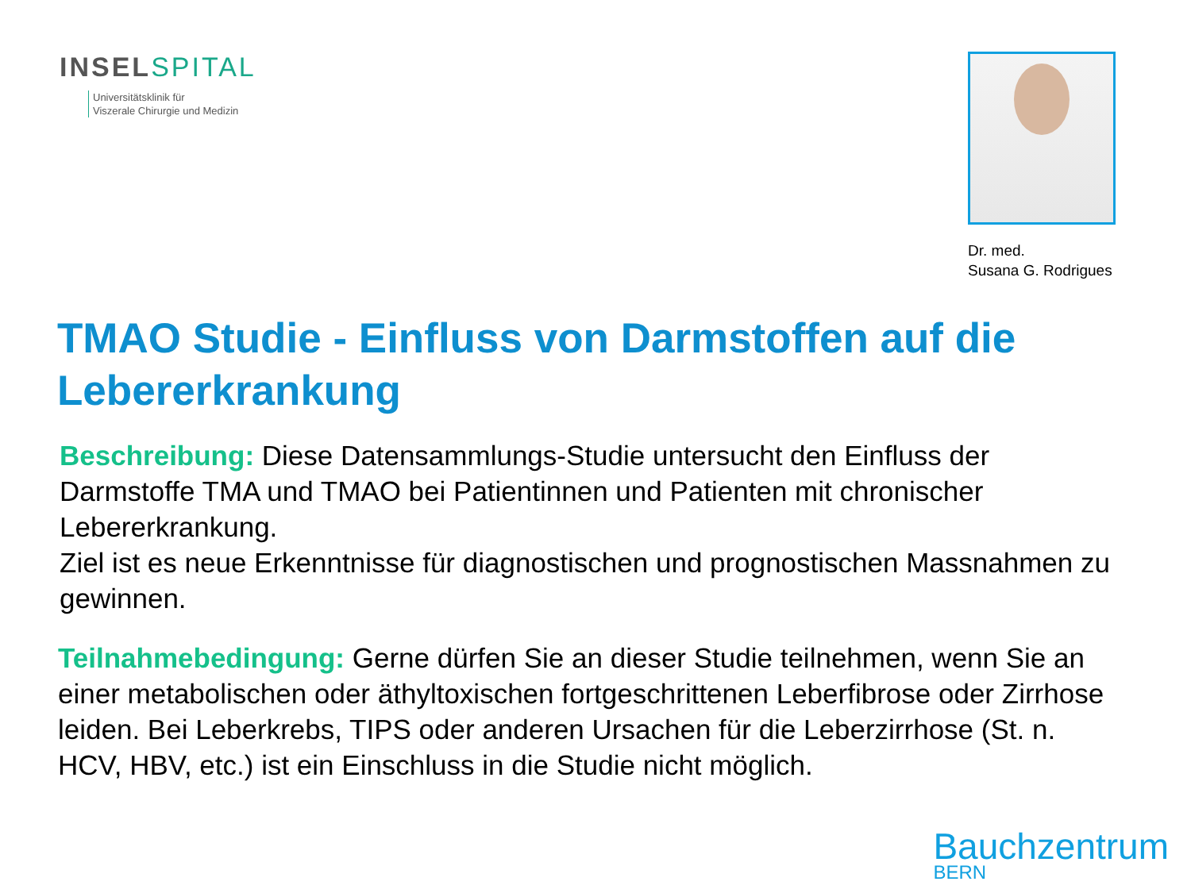INSELSPITAL
Universitätsklinik für
Viszerale Chirurgie und Medizin
Dr. med.
Susana G. Rodrigues
TMAO Studie - Einfluss von Darmstoffen auf die Lebererkrankung
Beschreibung: Diese Datensammlungs-Studie untersucht den Einfluss der Darmstoffe TMA und TMAO bei Patientinnen und Patienten mit chronischer Lebererkrankung.
Ziel ist es neue Erkenntnisse für diagnostischen und prognostischen Massnahmen zu gewinnen.
Teilnahmebedingung: Gerne dürfen Sie an dieser Studie teilnehmen, wenn Sie an einer metabolischen oder äthyltoxischen fortgeschrittenen Leberfibrose oder Zirrhose leiden. Bei Leberkrebs, TIPS oder anderen Ursachen für die Leberzirrhose (St. n. HCV, HBV, etc.) ist ein Einschluss in die Studie nicht möglich.
Bauchzentrum
BERN